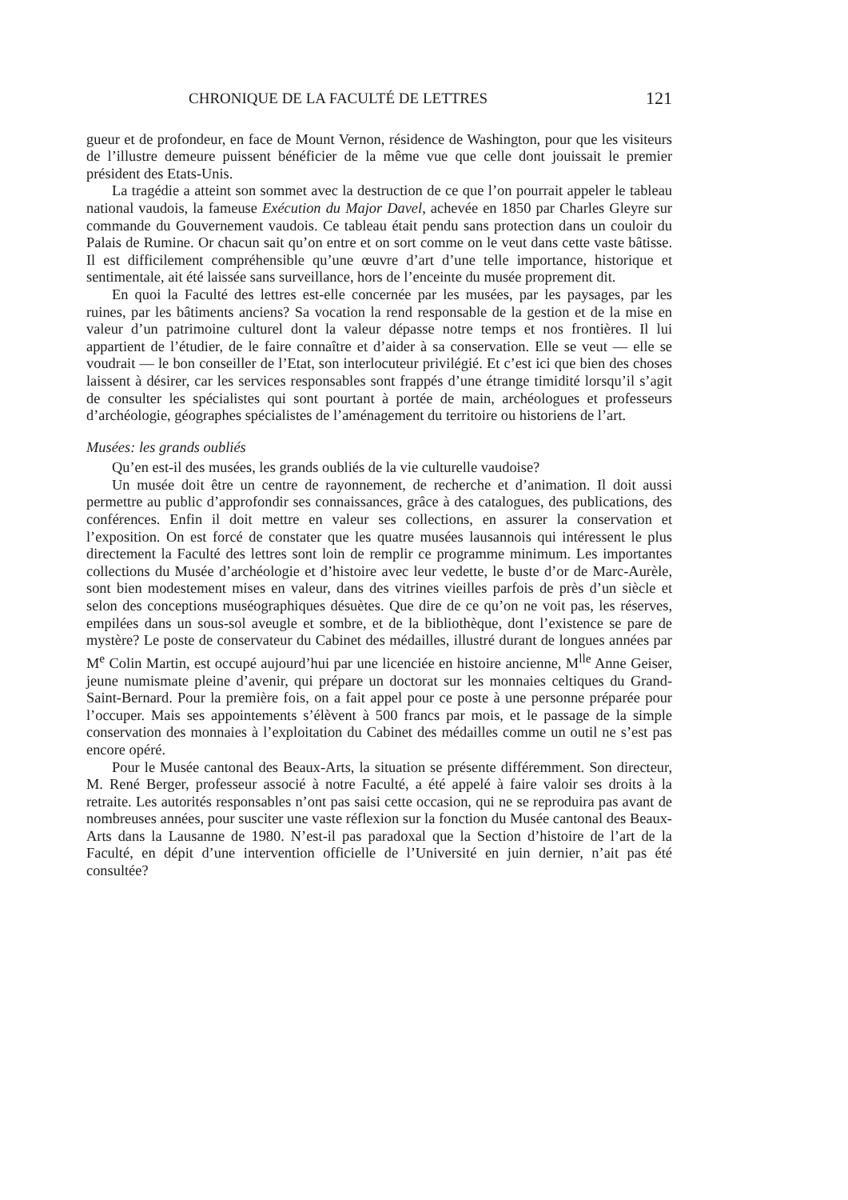CHRONIQUE DE LA FACULTÉ DE LETTRES 121
gueur et de profondeur, en face de Mount Vernon, résidence de Washington, pour que les visiteurs de l’illustre demeure puissent bénéficier de la même vue que celle dont jouissait le premier président des Etats-Unis.
La tragédie a atteint son sommet avec la destruction de ce que l’on pourrait appeler le tableau national vaudois, la fameuse Exécution du Major Davel, achevée en 1850 par Charles Gleyre sur commande du Gouvernement vaudois. Ce tableau était pendu sans protection dans un couloir du Palais de Rumine. Or chacun sait qu’on entre et on sort comme on le veut dans cette vaste bâtisse. Il est difficilement compréhensible qu’une œuvre d’art d’une telle importance, historique et sentimentale, ait été laissée sans surveillance, hors de l’enceinte du musée proprement dit.
En quoi la Faculté des lettres est-elle concernée par les musées, par les paysages, par les ruines, par les bâtiments anciens? Sa vocation la rend responsable de la gestion et de la mise en valeur d’un patrimoine culturel dont la valeur dépasse notre temps et nos frontières. Il lui appartient de l’étudier, de le faire connaître et d’aider à sa conservation. Elle se veut — elle se voudrait — le bon conseiller de l’Etat, son interlocuteur privilégié. Et c’est ici que bien des choses laissent à désirer, car les services responsables sont frappés d’une étrange timidité lorsqu’il s’agit de consulter les spécialistes qui sont pourtant à portée de main, archéologues et professeurs d’archéologie, géographes spécialistes de l’aménagement du territoire ou historiens de l’art.
Musées: les grands oubliés
Qu’en est-il des musées, les grands oubliés de la vie culturelle vaudoise?
Un musée doit être un centre de rayonnement, de recherche et d’animation. Il doit aussi permettre au public d’approfondir ses connaissances, grâce à des catalogues, des publications, des conférences. Enfin il doit mettre en valeur ses collections, en assurer la conservation et l’exposition. On est forcé de constater que les quatre musées lausannois qui intéressent le plus directement la Faculté des lettres sont loin de remplir ce programme minimum. Les importantes collections du Musée d’archéologie et d’histoire avec leur vedette, le buste d’or de Marc-Aurèle, sont bien modestement mises en valeur, dans des vitrines vieilles parfois de près d’un siècle et selon des conceptions muséographiques désuètes. Que dire de ce qu’on ne voit pas, les réserves, empilées dans un sous-sol aveugle et sombre, et de la bibliothèque, dont l’existence se pare de mystère? Le poste de conservateur du Cabinet des médailles, illustré durant de longues années par M<sup>e</sup> Colin Martin, est occupé aujourd’hui par une licenciée en histoire ancienne, M<sup>lle</sup> Anne Geiser, jeune numismate pleine d’avenir, qui prépare un doctorat sur les monnaies celtiques du Grand-Saint-Bernard. Pour la première fois, on a fait appel pour ce poste à une personne préparée pour l’occuper. Mais ses appointements s’élèvent à 500 francs par mois, et le passage de la simple conservation des monnaies à l’exploitation du Cabinet des médailles comme un outil ne s’est pas encore opéré.
Pour le Musée cantonal des Beaux-Arts, la situation se présente différemment. Son directeur, M. René Berger, professeur associé à notre Faculté, a été appelé à faire valoir ses droits à la retraite. Les autorités responsables n’ont pas saisi cette occasion, qui ne se reproduira pas avant de nombreuses années, pour susciter une vaste réflexion sur la fonction du Musée cantonal des Beaux-Arts dans la Lausanne de 1980. N’est-il pas paradoxal que la Section d’histoire de l’art de la Faculté, en dépit d’une intervention officielle de l’Université en juin dernier, n’ait pas été consultée?